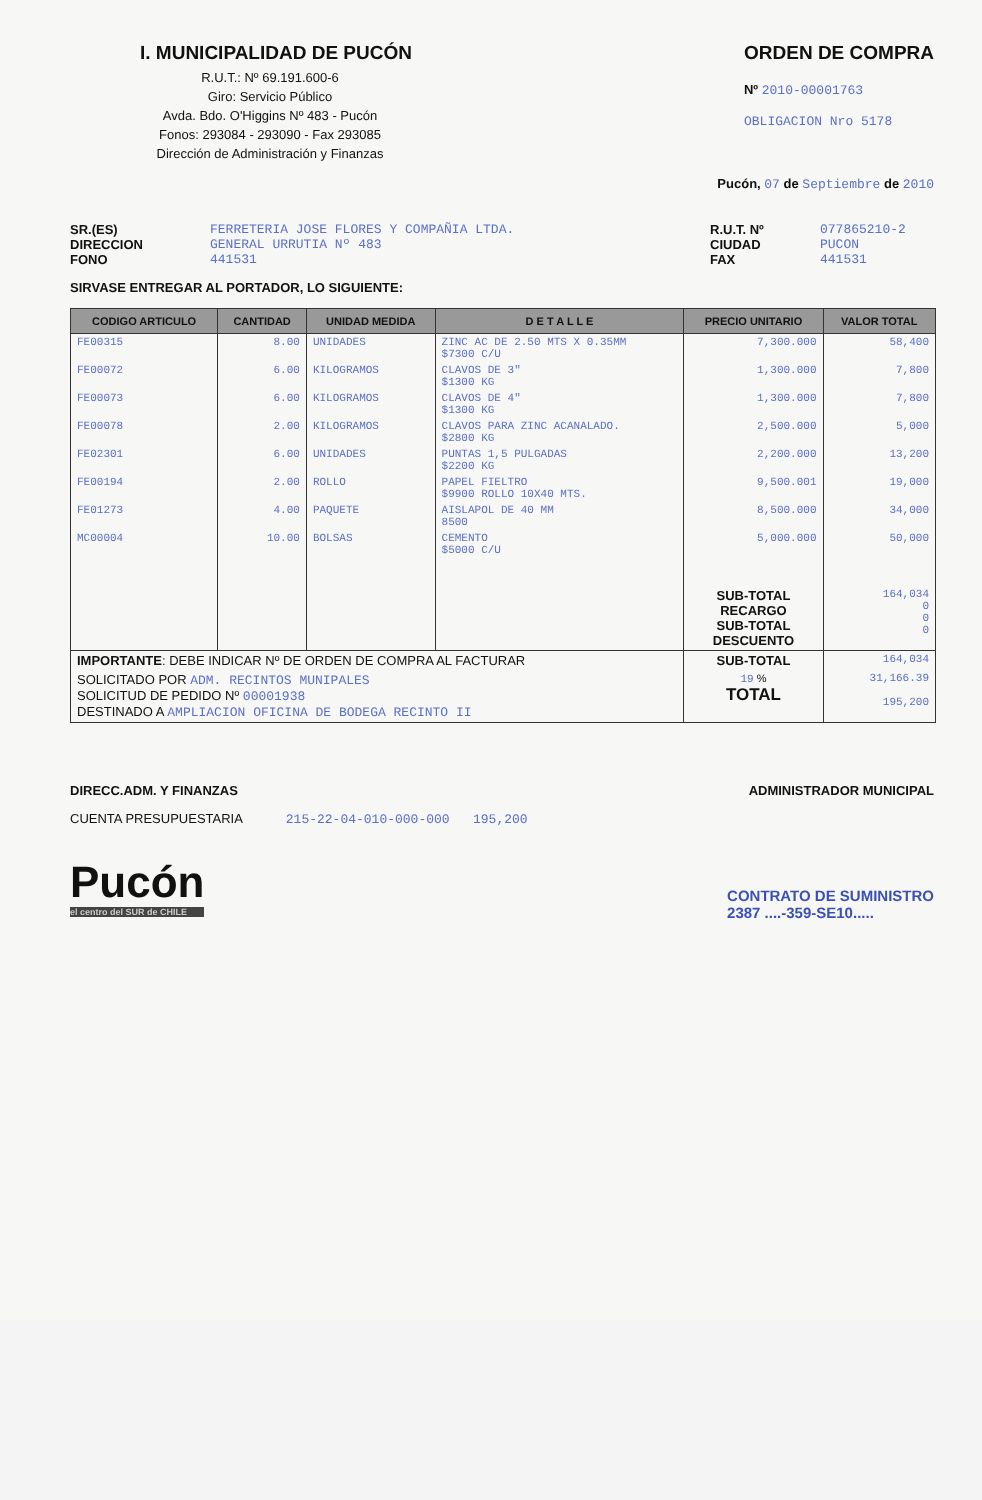I. MUNICIPALIDAD DE PUCÓN
R.U.T.: Nº 69.191.600-6
Giro: Servicio Público
Avda. Bdo. O'Higgins Nº 483 - Pucón
Fonos: 293084 - 293090 - Fax 293085
Dirección de Administración y Finanzas
ORDEN DE COMPRA
Nº 2010-00001763
OBLIGACION Nro 5178
Pucón, 07 de Septiembre de 2010
SR.(ES)
DIRECCION
FONO
FERRETERIA JOSE FLORES Y COMPAÑIA LTDA.
GENERAL URRUTIA Nº 483
441531
R.U.T. Nº
CIUDAD
FAX
077865210-2
PUCON
441531
SIRVASE ENTREGAR AL PORTADOR, LO SIGUIENTE:
| CODIGO ARTICULO | CANTIDAD | UNIDAD MEDIDA | D E T A L L E | PRECIO UNITARIO | VALOR TOTAL |
| --- | --- | --- | --- | --- | --- |
| FE00315 | 8.00 | UNIDADES | ZINC AC DE 2.50 MTS X 0.35MM $7300 C/U | 7,300.000 | 58,400 |
| FE00072 | 6.00 | KILOGRAMOS | CLAVOS DE 3" $1300 KG | 1,300.000 | 7,800 |
| FE00073 | 6.00 | KILOGRAMOS | CLAVOS DE 4" $1300 KG | 1,300.000 | 7,800 |
| FE00078 | 2.00 | KILOGRAMOS | CLAVOS PARA ZINC ACANALADO. $2800 KG | 2,500.000 | 5,000 |
| FE02301 | 6.00 | UNIDADES | PUNTAS 1,5 PULGADAS $2200 KG | 2,200.000 | 13,200 |
| FE00194 | 2.00 | ROLLO | PAPEL FIELTRO $9900 ROLLO 10X40 MTS. | 9,500.001 | 19,000 |
| FE01273 | 4.00 | PAQUETE | AISLAPOL DE 40 MM 8500 | 8,500.000 | 34,000 |
| MC00004 | 10.00 | BOLSAS | CEMENTO $5000 C/U | 5,000.000 | 50,000 |
| | | | | SUB-TOTAL RECARGO SUB-TOTAL DESCUENTO | 164,034 0 0 0 |
| IMPORTANTE : DEBE INDICAR Nº DE ORDEN DE COMPRA AL FACTURAR | | | | SUB-TOTAL | 164,034 |
| SOLICITADO POR ADM. RECINTOS MUNIPALES SOLICITUD DE PEDIDO Nº 00001938 DESTINADO A AMPLIACION OFICINA DE BODEGA RECINTO II | | | | 19 % TOTAL | 31,166.39 195,200 |
DIRECC.ADM. Y FINANZAS ADMINISTRADOR MUNICIPAL
CUENTA PRESUPUESTARIA 215-22-04-010-000-000 195,200
Pucón
el centro del SUR de CHILE
CONTRATO DE SUMINISTRO
2387 ....-359-SE10.....